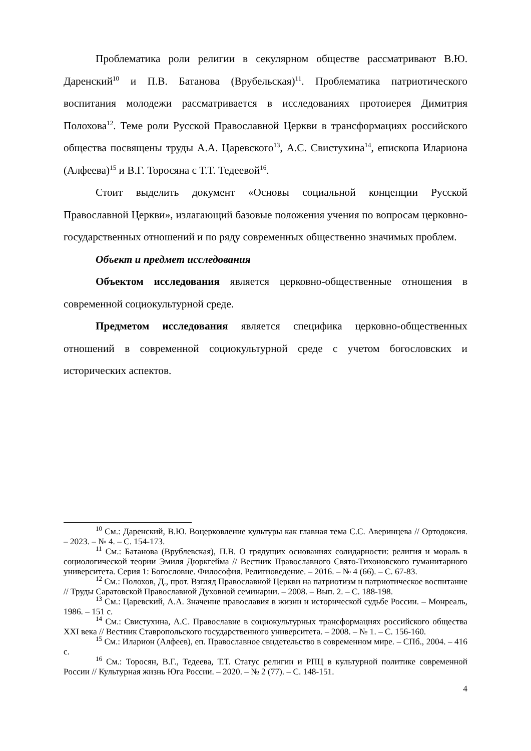Проблематика роли религии в секулярном обществе рассматривают В.Ю. Даренский<sup>10</sup> и П.В. Батанова (Врубельская)<sup>11</sup>. Проблематика патриотического воспитания молодежи рассматривается в исследованиях протоиерея Димитрия Полохова<sup>12</sup>. Теме роли Русской Православной Церкви в трансформациях российского общества посвящены труды А.А. Царевского<sup>13</sup>, А.С. Свистухина<sup>14</sup>, епископа Илариона (Алфеева)<sup>15</sup> и В.Г. Торосяна с Т.Т. Тедеевой<sup>16</sup>.
Стоит выделить документ «Основы социальной концепции Русской Православной Церкви», излагающий базовые положения учения по вопросам церковно-государственных отношений и по ряду современных общественно значимых проблем.
Объект и предмет исследования
Объектом исследования является церковно-общественные отношения в современной социокультурной среде.
Предметом исследования является специфика церковно-общественных отношений в современной социокультурной среде с учетом богословских и исторических аспектов.
<sup>10</sup> См.: Даренский, В.Ю. Воцерковление культуры как главная тема С.С. Аверинцева // Ортодоксия. – 2023. – № 4. – С. 154-173.
<sup>11</sup> См.: Батанова (Врублевская), П.В. О грядущих основаниях солидарности: религия и мораль в социологической теории Эмиля Дюркгейма // Вестник Православного Свято-Тихоновского гуманитарного университета. Серия 1: Богословие. Философия. Религиоведение. – 2016. – № 4 (66). – С. 67-83.
<sup>12</sup> См.: Полохов, Д., прот. Взгляд Православной Церкви на патриотизм и патриотическое воспитание // Труды Саратовской Православной Духовной семинарии. – 2008. – Вып. 2. – С. 188-198.
<sup>13</sup> См.: Царевский, А.А. Значение православия в жизни и исторической судьбе России. – Монреаль, 1986. – 151 с.
<sup>14</sup> См.: Свистухина, А.С. Православие в социокультурных трансформациях российского общества XXI века // Вестник Ставропольского государственного университета. – 2008. – № 1. – С. 156-160.
<sup>15</sup> См.: Иларион (Алфеев), еп. Православное свидетельство в современном мире. – СПб., 2004. – 416 с.
<sup>16</sup> См.: Торосян, В.Г., Тедеева, Т.Т. Статус религии и РПЦ в культурной политике современной России // Культурная жизнь Юга России. – 2020. – № 2 (77). – С. 148-151.
4